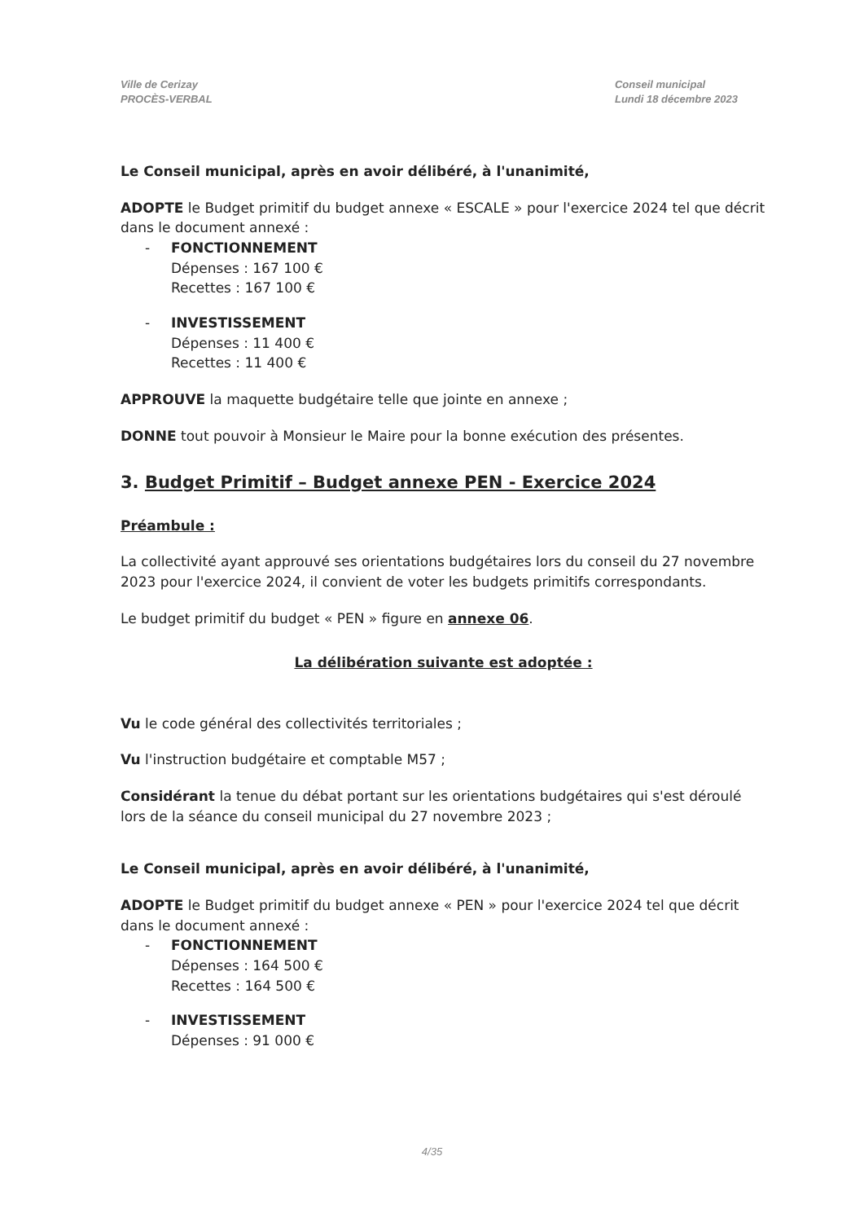Ville de Cerizay
PROCÈS-VERBAL
Conseil municipal
Lundi 18 décembre 2023
Le Conseil municipal, après en avoir délibéré, à l'unanimité,
ADOPTE le Budget primitif du budget annexe « ESCALE » pour l'exercice 2024 tel que décrit dans le document annexé :
- FONCTIONNEMENT
Dépenses : 167 100 €
Recettes : 167 100 €
- INVESTISSEMENT
Dépenses : 11 400 €
Recettes : 11 400 €
APPROUVE la maquette budgétaire telle que jointe en annexe ;
DONNE tout pouvoir à Monsieur le Maire pour la bonne exécution des présentes.
3. Budget Primitif – Budget annexe PEN - Exercice 2024
Préambule :
La collectivité ayant approuvé ses orientations budgétaires lors du conseil du 27 novembre 2023 pour l'exercice 2024, il convient de voter les budgets primitifs correspondants.
Le budget primitif du budget « PEN » figure en annexe 06.
La délibération suivante est adoptée :
Vu le code général des collectivités territoriales ;
Vu l'instruction budgétaire et comptable M57 ;
Considérant la tenue du débat portant sur les orientations budgétaires qui s'est déroulé lors de la séance du conseil municipal du 27 novembre 2023 ;
Le Conseil municipal, après en avoir délibéré, à l'unanimité,
ADOPTE le Budget primitif du budget annexe « PEN » pour l'exercice 2024 tel que décrit dans le document annexé :
- FONCTIONNEMENT
Dépenses : 164 500 €
Recettes : 164 500 €
- INVESTISSEMENT
Dépenses : 91 000 €
4/35